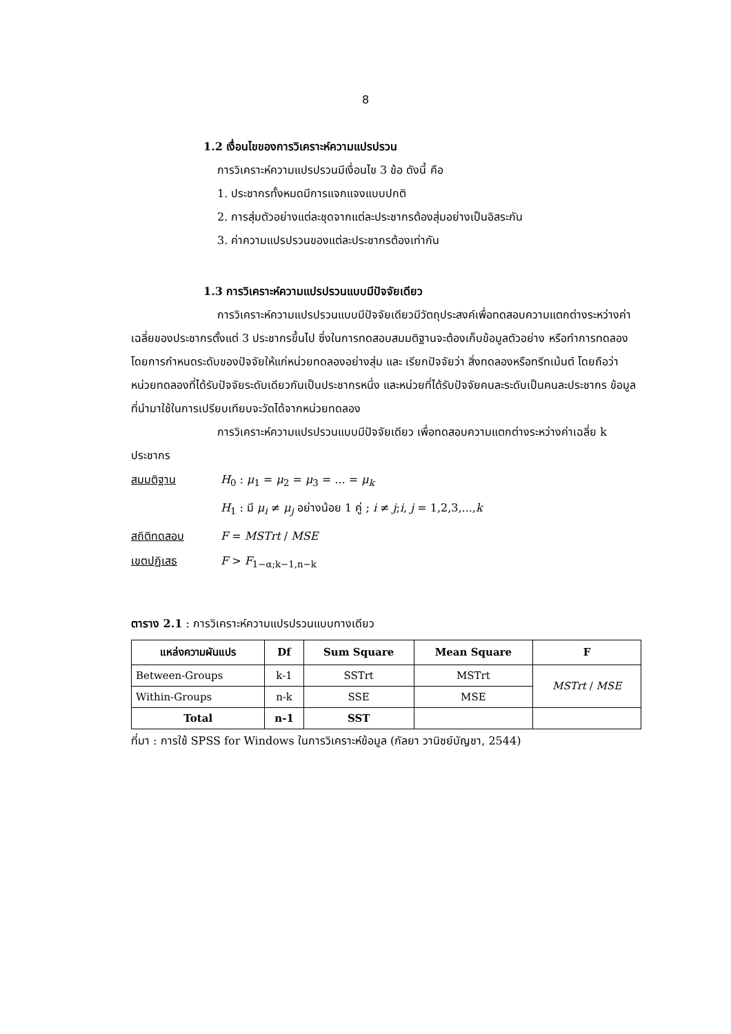8
1.2 เงื่อนไขของการวิเคราะห์ความแปรปรวน
การวิเคราะห์ความแปรปรวนมีเงื่อนไข 3 ข้อ ดังนี้ คือ
1. ประชากรทั้งหมดมีการแจกแจงแบบปกติ
2. การสุ่มตัวอย่างแต่ละชุดจากแต่ละประชากรต้องสุ่มอย่างเป็นอิสระกัน
3. ค่าความแปรปรวนของแต่ละประชากรต้องเท่ากัน
1.3 การวิเคราะห์ความแปรปรวนแบบมีปัจจัยเดียว
การวิเคราะห์ความแปรปรวนแบบมีปัจจัยเดียวมีวัตถุประสงค์เพื่อทดสอบความแตกต่างระหว่างค่าเฉลี่ยของประชากรตั้งแต่ 3 ประชากรขึ้นไป ซึ่งในการทดสอบสมมติฐานจะต้องเก็บข้อมูลตัวอย่าง หรือทำการทดลอง โดยการกำหนดระดับของปัจจัยให้แก่หน่วยทดลองอย่างสุ่ม และ เรียกปัจจัยว่า สิ่งทดลองหรือทรีทเม้นต์ โดยถือว่าหน่วยทดลองที่ได้รับปัจจัยระดับเดียวกันเป็นประชากรหนึ่ง และหน่วยที่ได้รับปัจจัยคนละระดับเป็นคนละประชากร ข้อมูลที่นำมาใช้ในการเปรียบเทียบจะวัดได้จากหน่วยทดลอง
การวิเคราะห์ความแปรปรวนแบบมีปัจจัยเดียว เพื่อทดสอบความแตกต่างระหว่างค่าเฉลี่ย k ประชากร
สมมติฐาน H<sub>0</sub> : μ<sub>1</sub> = μ<sub>2</sub> = μ<sub>3</sub> = ... = μ<sub>k</sub>
H<sub>1</sub> : มี μ<sub>i</sub> ≠ μ<sub>j</sub> อย่างน้อย 1 คู่ ; i ≠ j;i, j = 1,2,3,...,k
สถิติทดสอบ F = MSTrt / MSE
เขตปฏิเสธ F > F<sub>1−α;k−1,n−k</sub>
ตาราง 2.1 : การวิเคราะห์ความแปรปรวนแบบทางเดียว
| แหล่งความผันแปร | Df | Sum Square | Mean Square | F |
| --- | --- | --- | --- | --- |
| Between-Groups | k-1 | SSTrt | MSTrt | MSTrt / MSE |
| Within-Groups | n-k | SSE | MSE | |
| Total | n-1 | SST | | |
ที่มา : การใช้ SPSS for Windows ในการวิเคราะห์ข้อมูล (กัลยา วานิชย์บัญชา, 2544)